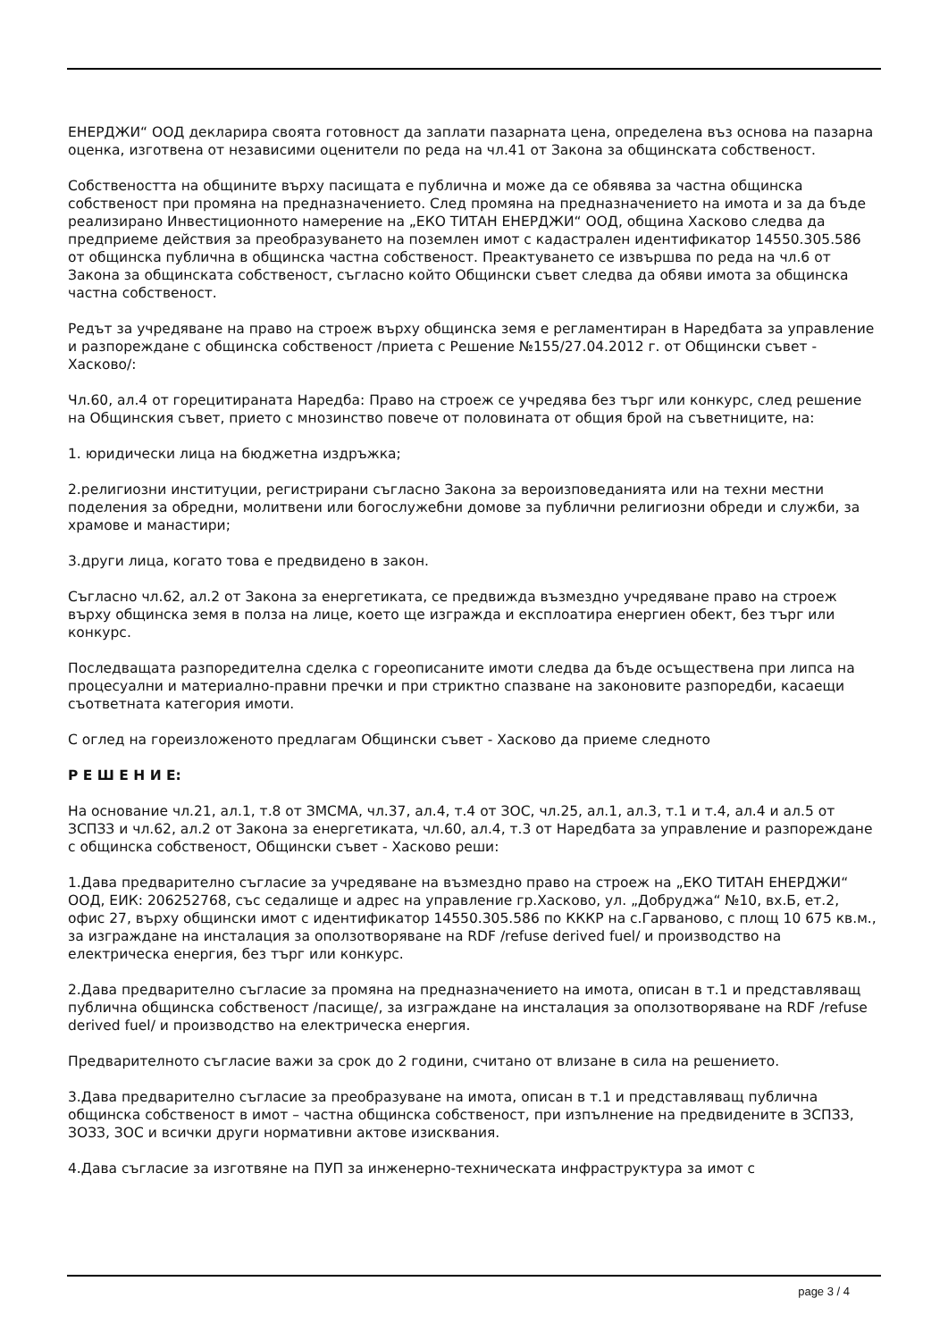ЕНЕРДЖИ“ ООД декларира своята готовност да заплати пазарната цена, определена въз основа на пазарна оценка, изготвена от независими оценители по реда на чл.41 от Закона за общинската собственост.
Собствеността на общините върху пасищата е публична и може да се обявява за частна общинска собственост при промяна на предназначението. След промяна на предназначението на имота и за да бъде реализирано Инвестиционното намерение на „ЕКО ТИТАН ЕНЕРДЖИ“ ООД, община Хасково следва да предприеме действия за преобразуването на поземлен имот с кадастрален идентификатор 14550.305.586 от общинска публична в общинска частна собственост. Преактуването се извършва по реда на чл.6 от Закона за общинската собственост, съгласно който Общински съвет следва да обяви имота за общинска частна собственост.
Редът за учредяване на право на строеж върху общинска земя е регламентиран в Наредбата за управление и разпореждане с общинска собственост /приета с Решение №155/27.04.2012 г. от Общински съвет - Хасково/:
Чл.60, ал.4 от горецитираната Наредба: Право на строеж се учредява без търг или конкурс, след решение на Общинския съвет, прието с мнозинство повече от половината от общия брой на съветниците, на:
1. юридически лица на бюджетна издръжка;
2.религиозни институции, регистрирани съгласно Закона за вероизповеданията или на техни местни поделения за обредни, молитвени или богослужебни домове за публични религиозни обреди и служби, за храмове и манастири;
3.други лица, когато това е предвидено в закон.
Съгласно чл.62, ал.2 от Закона за енергетиката, се предвижда възмездно учредяване право на строеж върху общинска земя в полза на лице, което ще изгражда и експлоатира енергиен обект, без търг или конкурс.
Последващата разпоредителна сделка с гореописаните имоти следва да бъде осъществена при липса на процесуални и материално-правни пречки и при стриктно спазване на законовите разпоредби, касаещи съответната категория имоти.
С оглед на гореизложеното предлагам Общински съвет - Хасково да приеме следното
Р Е Ш Е Н И Е:
На основание чл.21, ал.1, т.8 от ЗМСМА, чл.37, ал.4, т.4 от ЗОС, чл.25, ал.1, ал.3, т.1 и т.4, ал.4 и ал.5 от ЗСПЗЗ и чл.62, ал.2 от Закона за енергетиката, чл.60, ал.4, т.3 от Наредбата за управление и разпореждане с общинска собственост, Общински съвет - Хасково реши:
1.Дава предварително съгласие за учредяване на възмездно право на строеж на „ЕКО ТИТАН ЕНЕРДЖИ“ ООД, ЕИК: 206252768, със седалище и адрес на управление гр.Хасково, ул. „Добруджа“ №10, вх.Б, ет.2, офис 27, върху общински имот с идентификатор 14550.305.586 по КККР на с.Гарваново, с площ 10 675 кв.м., за изграждане на инсталация за оползотворяване на RDF /refuse derived fuel/ и производство на електрическа енергия, без търг или конкурс.
2.Дава предварително съгласие за промяна на предназначението на имота, описан в т.1 и представляващ публична общинска собственост /пасище/, за изграждане на инсталация за оползотворяване на RDF /refuse derived fuel/ и производство на електрическа енергия.
Предварителното съгласие важи за срок до 2 години, считано от влизане в сила на решението.
3.Дава предварително съгласие за преобразуване на имота, описан в т.1 и представляващ публична общинска собственост в имот – частна общинска собственост, при изпълнение на предвидените в ЗСПЗЗ, ЗОЗЗ, ЗОС и всички други нормативни актове изисквания.
4.Дава съгласие за изготвяне на ПУП за инженерно-техническата инфраструктура за имот с
page 3 / 4